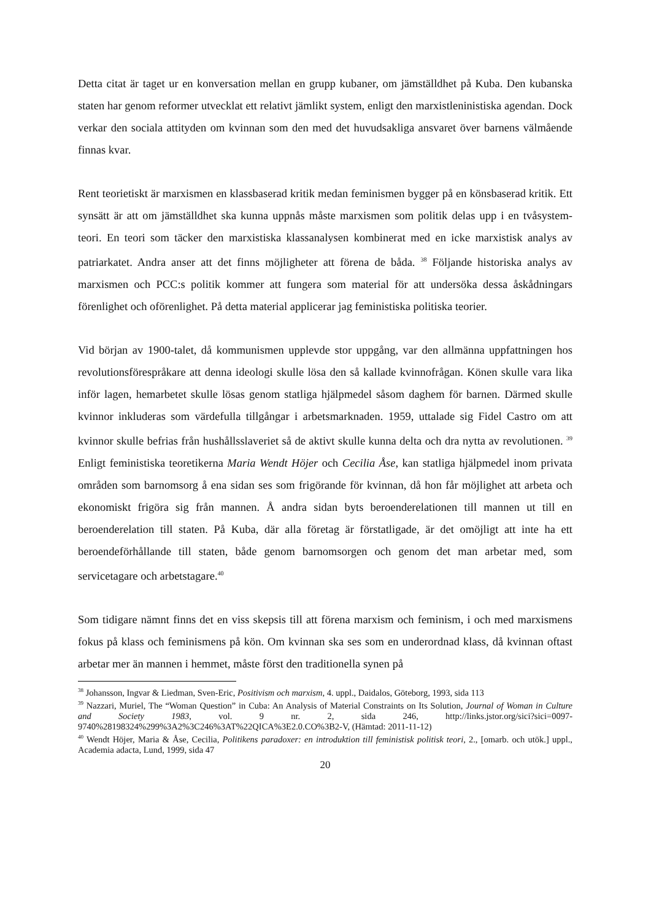Detta citat är taget ur en konversation mellan en grupp kubaner, om jämställdhet på Kuba. Den kubanska staten har genom reformer utvecklat ett relativt jämlikt system, enligt den marxistleninistiska agendan. Dock verkar den sociala attityden om kvinnan som den med det huvudsakliga ansvaret över barnens välmående finnas kvar.
Rent teorietiskt är marxismen en klassbaserad kritik medan feminismen bygger på en könsbaserad kritik. Ett synsätt är att om jämställdhet ska kunna uppnås måste marxismen som politik delas upp i en tvåsystem-teori. En teori som täcker den marxistiska klassanalysen kombinerat med en icke marxistisk analys av patriarkatet. Andra anser att det finns möjligheter att förena de båda. <sup>38</sup> Följande historiska analys av marxismen och PCC:s politik kommer att fungera som material för att undersöka dessa åskådningars förenlighet och oförenlighet. På detta material applicerar jag feministiska politiska teorier.
Vid början av 1900-talet, då kommunismen upplevde stor uppgång, var den allmänna uppfattningen hos revolutionsförespråkare att denna ideologi skulle lösa den så kallade kvinnofrågan. Könen skulle vara lika inför lagen, hemarbetet skulle lösas genom statliga hjälpmedel såsom daghem för barnen. Därmed skulle kvinnor inkluderas som värdefulla tillgångar i arbetsmarknaden. 1959, uttalade sig Fidel Castro om att kvinnor skulle befrias från hushållsslaveriet så de aktivt skulle kunna delta och dra nytta av revolutionen. <sup>39</sup> Enligt feministiska teoretikerna Maria Wendt Höjer och Cecilia Åse, kan statliga hjälpmedel inom privata områden som barnomsorg å ena sidan ses som frigörande för kvinnan, då hon får möjlighet att arbeta och ekonomiskt frigöra sig från mannen. Å andra sidan byts beroenderelationen till mannen ut till en beroenderelation till staten. På Kuba, där alla företag är förstatligade, är det omöjligt att inte ha ett beroendeförhållande till staten, både genom barnomsorgen och genom det man arbetar med, som servicetagare och arbetstagare.<sup>40</sup>
Som tidigare nämnt finns det en viss skepsis till att förena marxism och feminism, i och med marxismens fokus på klass och feminismens på kön. Om kvinnan ska ses som en underordnad klass, då kvinnan oftast arbetar mer än mannen i hemmet, måste först den traditionella synen på
<sup>38</sup> Johansson, Ingvar & Liedman, Sven-Eric, Positivism och marxism, 4. uppl., Daidalos, Göteborg, 1993, sida 113
<sup>39</sup> Nazzari, Muriel, The “Woman Question” in Cuba: An Analysis of Material Constraints on Its Solution, Journal of Woman in Culture and Society 1983, vol. 9 nr. 2, sida 246, http://links.jstor.org/sici?sici=0097-9740%28198324%299%3A2%3C246%3AT%22QICA%3E2.0.CO%3B2-V, (Hämtad: 2011-11-12)
<sup>40</sup> Wendt Höjer, Maria & Åse, Cecilia, Politikens paradoxer: en introduktion till feministisk politisk teori, 2., [omarb. och utök.] uppl., Academia adacta, Lund, 1999, sida 47
20